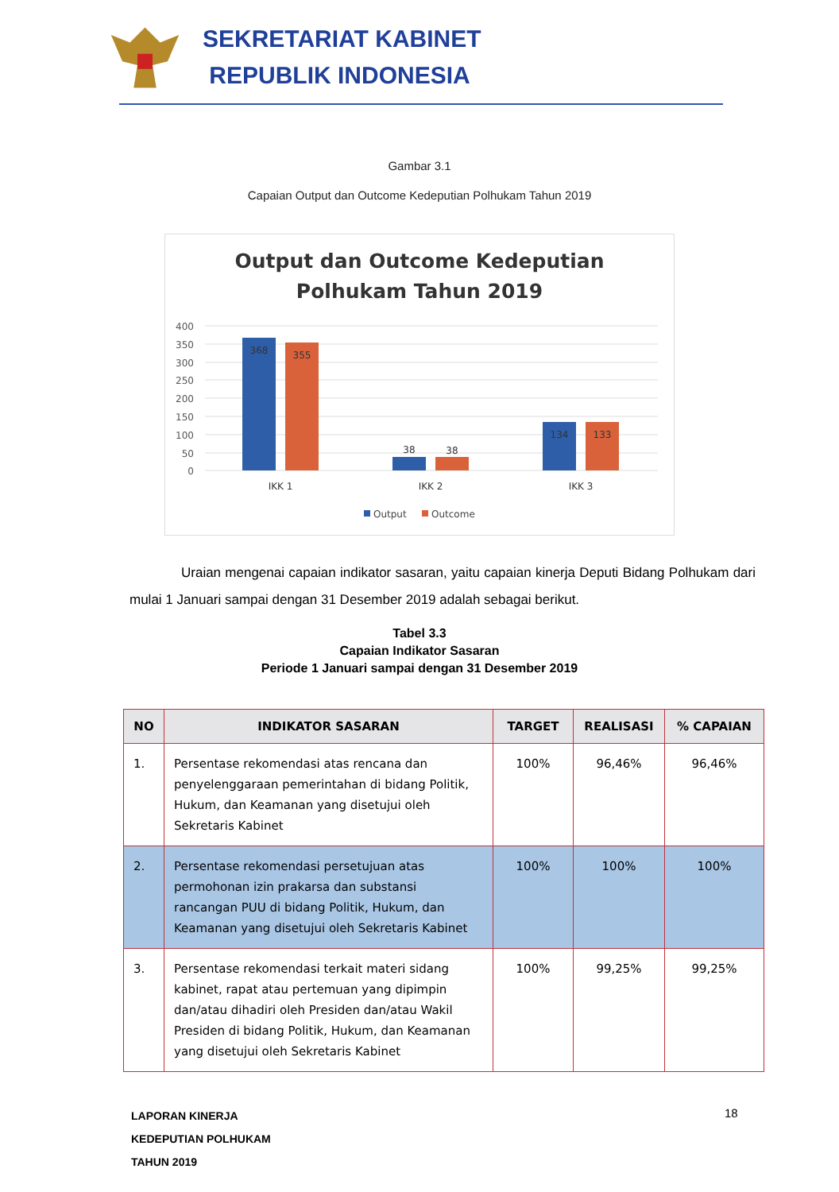SEKRETARIAT KABINET
REPUBLIK INDONESIA
Gambar 3.1
Capaian Output dan Outcome Kedeputian Polhukam Tahun 2019
Output dan Outcome Kedeputian
Polhukam Tahun 2019
400
350
300
250
200
150
100
50
0
368
355
38
38
134
133
IKK 1
IKK 2
IKK 3
Output
Outcome
Uraian mengenai capaian indikator sasaran, yaitu capaian kinerja Deputi Bidang Polhukam dari mulai 1 Januari sampai dengan 31 Desember 2019 adalah sebagai berikut.
Tabel 3.3
Capaian Indikator Sasaran
Periode 1 Januari sampai dengan 31 Desember 2019
| NO | INDIKATOR SASARAN | TARGET | REALISASI | % CAPAIAN |
| --- | --- | --- | --- | --- |
| 1. | Persentase rekomendasi atas rencana dan penyelenggaraan pemerintahan di bidang Politik, Hukum, dan Keamanan yang disetujui oleh Sekretaris Kabinet | 100% | 96,46% | 96,46% |
| 2. | Persentase rekomendasi persetujuan atas permohonan izin prakarsa dan substansi rancangan PUU di bidang Politik, Hukum, dan Keamanan yang disetujui oleh Sekretaris Kabinet | 100% | 100% | 100% |
| 3. | Persentase rekomendasi terkait materi sidang kabinet, rapat atau pertemuan yang dipimpin dan/atau dihadiri oleh Presiden dan/atau Wakil Presiden di bidang Politik, Hukum, dan Keamanan yang disetujui oleh Sekretaris Kabinet | 100% | 99,25% | 99,25% |
LAPORAN KINERJA
KEDEPUTIAN POLHUKAM
TAHUN 2019
18